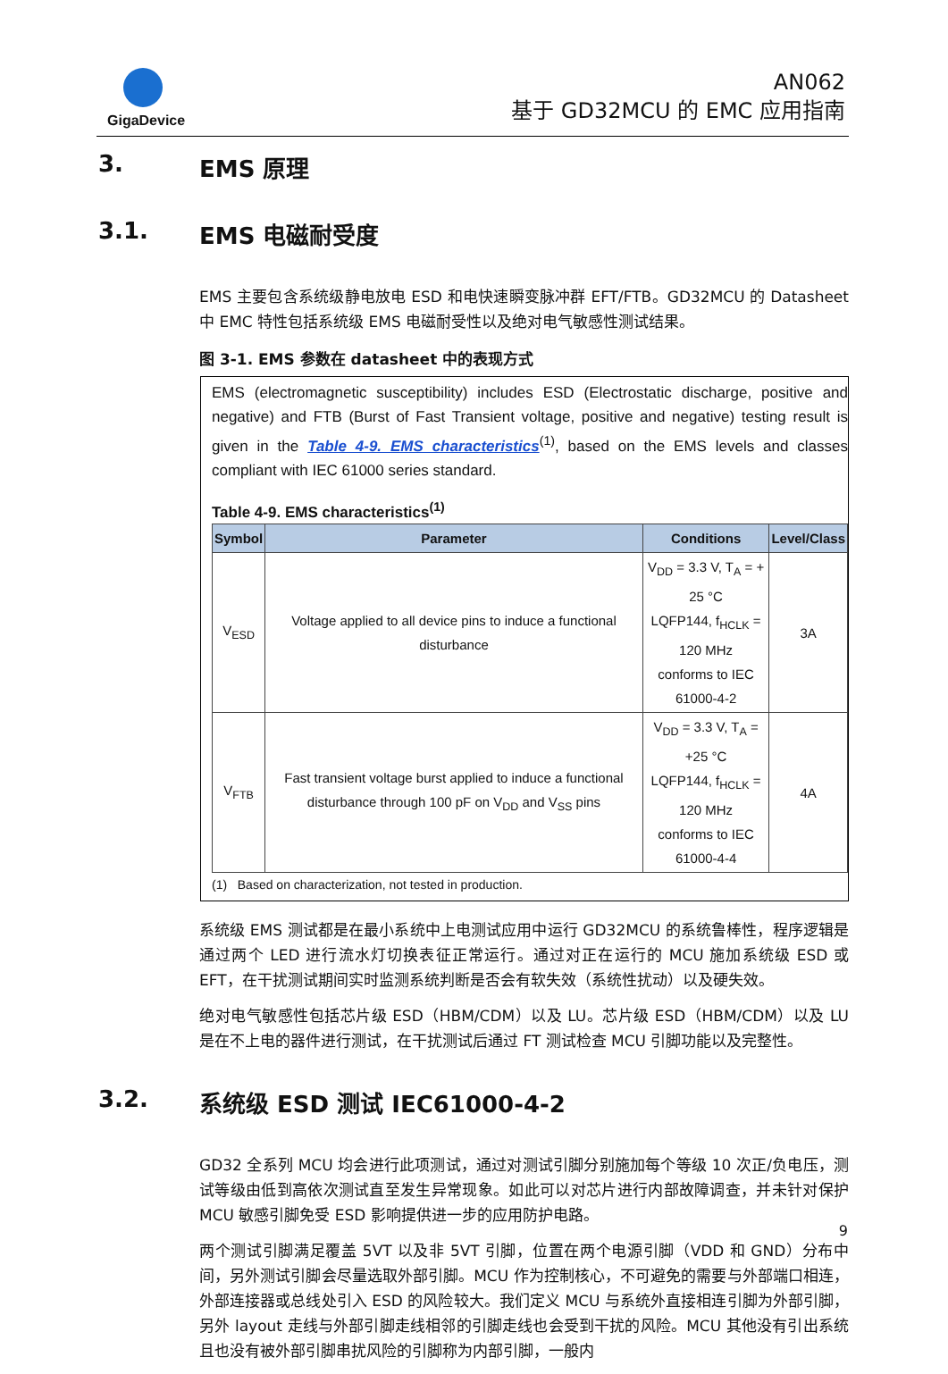GigaDevice
AN062
基于 GD32MCU 的 EMC 应用指南
3. EMS 原理
3.1. EMS 电磁耐受度
EMS 主要包含系统级静电放电 ESD 和电快速瞬变脉冲群 EFT/FTB。GD32MCU 的 Datasheet 中 EMC 特性包括系统级 EMS 电磁耐受性以及绝对电气敏感性测试结果。
图 3-1. EMS 参数在 datasheet 中的表现方式
EMS (electromagnetic susceptibility) includes ESD (Electrostatic discharge, positive and negative) and FTB (Burst of Fast Transient voltage, positive and negative) testing result is given in the Table 4-9. EMS characteristics<sup>(1)</sup>, based on the EMS levels and classes compliant with IEC 61000 series standard.
Table 4-9. EMS characteristics<sup>(1)</sup>
| Symbol | Parameter | Conditions | Level/Class |
| --- | --- | --- | --- |
| V<sub>ESD</sub> | Voltage applied to all device pins to induce a functional disturbance | V<sub>DD</sub> = 3.3 V, T<sub>A</sub> = + 25 °C LQFP144, f<sub>HCLK</sub> = 120 MHz conforms to IEC 61000-4-2 | 3A |
| V<sub>FTB</sub> | Fast transient voltage burst applied to induce a functional disturbance through 100 pF on V<sub>DD</sub> and V<sub>SS</sub> pins | V<sub>DD</sub> = 3.3 V, T<sub>A</sub> = +25 °C LQFP144, f<sub>HCLK</sub> = 120 MHz conforms to IEC 61000-4-4 | 4A |
(1) Based on characterization, not tested in production.
系统级 EMS 测试都是在最小系统中上电测试应用中运行 GD32MCU 的系统鲁棒性，程序逻辑是通过两个 LED 进行流水灯切换表征正常运行。通过对正在运行的 MCU 施加系统级 ESD 或 EFT，在干扰测试期间实时监测系统判断是否会有软失效（系统性扰动）以及硬失效。
绝对电气敏感性包括芯片级 ESD（HBM/CDM）以及 LU。芯片级 ESD（HBM/CDM）以及 LU 是在不上电的器件进行测试，在干扰测试后通过 FT 测试检查 MCU 引脚功能以及完整性。
3.2. 系统级 ESD 测试 IEC61000-4-2
GD32 全系列 MCU 均会进行此项测试，通过对测试引脚分别施加每个等级 10 次正/负电压，测试等级由低到高依次测试直至发生异常现象。如此可以对芯片进行内部故障调查，并未针对保护 MCU 敏感引脚免受 ESD 影响提供进一步的应用防护电路。
两个测试引脚满足覆盖 5VT 以及非 5VT 引脚，位置在两个电源引脚（VDD 和 GND）分布中间，另外测试引脚会尽量选取外部引脚。MCU 作为控制核心，不可避免的需要与外部端口相连，外部连接器或总线处引入 ESD 的风险较大。我们定义 MCU 与系统外直接相连引脚为外部引脚，另外 layout 走线与外部引脚走线相邻的引脚走线也会受到干扰的风险。MCU 其他没有引出系统且也没有被外部引脚串扰风险的引脚称为内部引脚，一般内
9